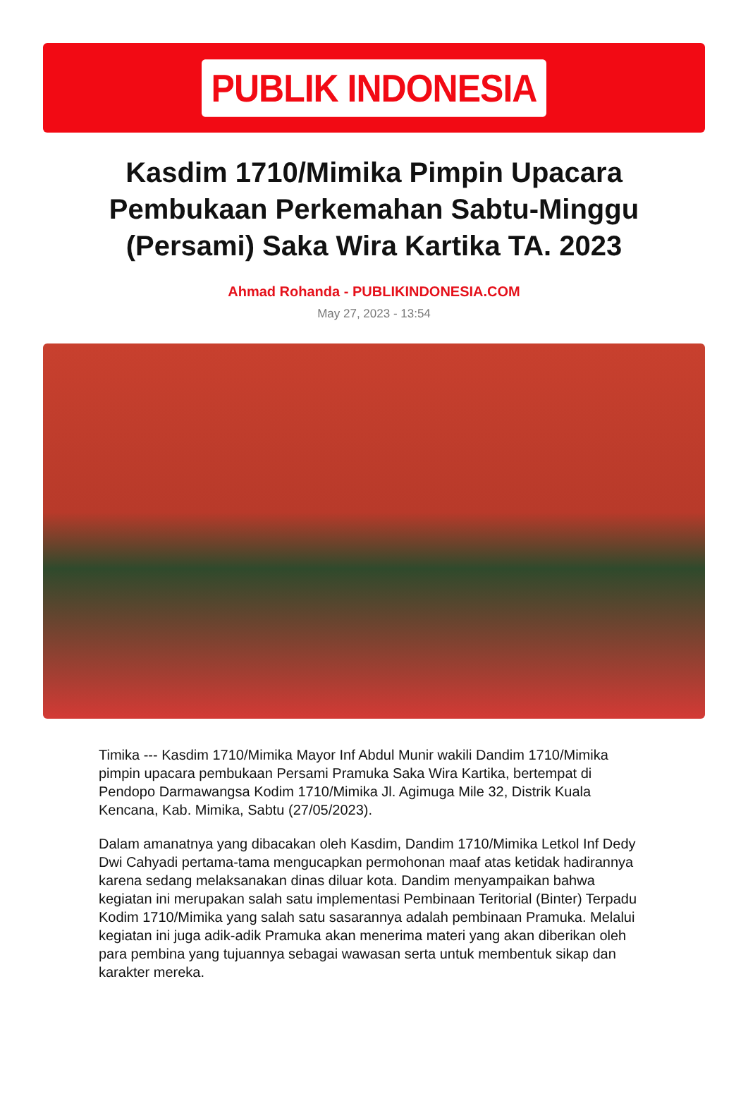PUBLIK INDONESIA
Kasdim 1710/Mimika Pimpin Upacara Pembukaan Perkemahan Sabtu-Minggu (Persami) Saka Wira Kartika TA. 2023
Ahmad Rohanda - PUBLIKINDONESIA.COM
May 27, 2023 - 13:54
Timika --- Kasdim 1710/Mimika Mayor Inf Abdul Munir wakili Dandim 1710/Mimika pimpin upacara pembukaan Persami Pramuka Saka Wira Kartika, bertempat di Pendopo Darmawangsa Kodim 1710/Mimika Jl. Agimuga Mile 32, Distrik Kuala Kencana, Kab. Mimika, Sabtu (27/05/2023).
Dalam amanatnya yang dibacakan oleh Kasdim, Dandim 1710/Mimika Letkol Inf Dedy Dwi Cahyadi pertama-tama mengucapkan permohonan maaf atas ketidak hadirannya karena sedang melaksanakan dinas diluar kota. Dandim menyampaikan bahwa kegiatan ini merupakan salah satu implementasi Pembinaan Teritorial (Binter) Terpadu Kodim 1710/Mimika yang salah satu sasarannya adalah pembinaan Pramuka. Melalui kegiatan ini juga adik-adik Pramuka akan menerima materi yang akan diberikan oleh para pembina yang tujuannya sebagai wawasan serta untuk membentuk sikap dan karakter mereka.